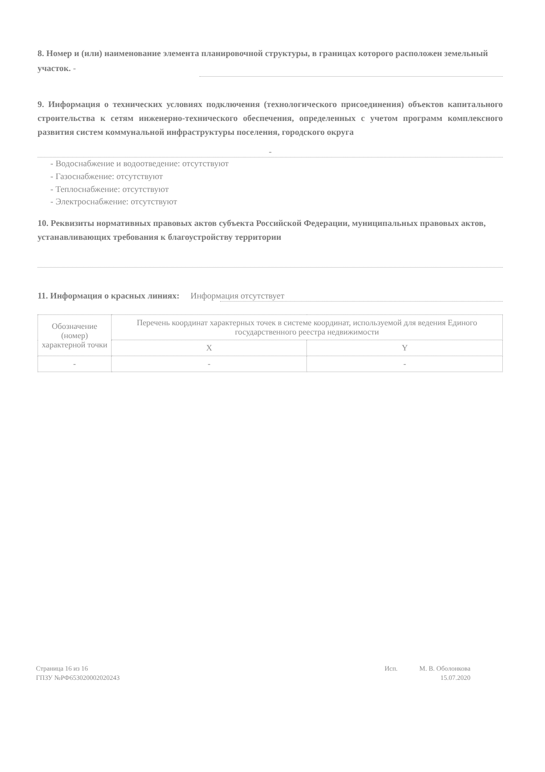8. Номер и (или) наименование элемента планировочной структуры, в границах которого расположен земельный участок. -
9. Информация о технических условиях подключения (технологического присоединения) объектов капитального строительства к сетям инженерно-технического обеспечения, определенных с учетом программ комплексного развития систем коммунальной инфраструктуры поселения, городского округа
-
- Водоснабжение и водоотведение: отсутствуют
- Газоснабжение: отсутствуют
- Теплоснабжение: отсутствуют
- Электроснабжение: отсутствуют
10. Реквизиты нормативных правовых актов субъекта Российской Федерации, муниципальных правовых актов, устанавливающих требования к благоустройству территории
11. Информация о красных линиях: Информация отсутствует
| Обозначение (номер) характерной точки | Перечень координат характерных точек в системе координат, используемой для ведения Единого государственного реестра недвижимости | |
| --- | --- | --- |
| | X | Y |
| - | - | - |
Страница 16 из 16
ГПЗУ №РФ653020002020243
Исп. М. В. Оболонкова
15.07.2020